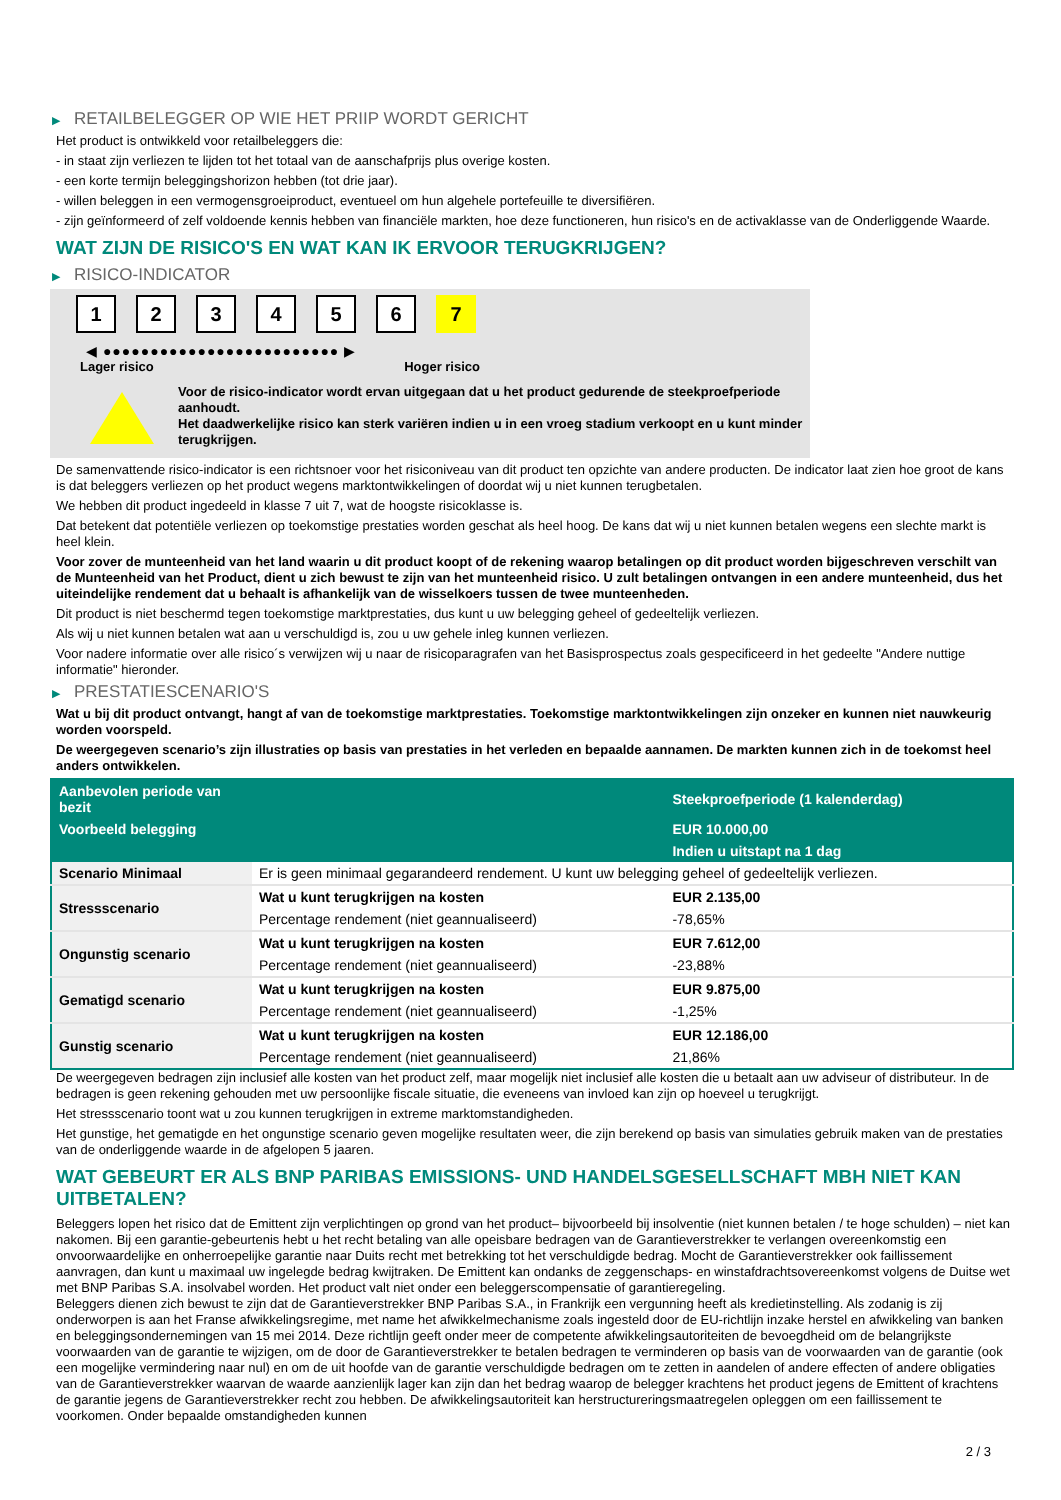▶ RETAILBELEGGER OP WIE HET PRIIP WORDT GERICHT
Het product is ontwikkeld voor retailbeleggers die:
- in staat zijn verliezen te lijden tot het totaal van de aanschafprijs plus overige kosten.
- een korte termijn beleggingshorizon hebben (tot drie jaar).
- willen beleggen in een vermogensgroeiproduct, eventueel om hun algehele portefeuille te diversifiëren.
- zijn geïnformeerd of zelf voldoende kennis hebben van financiële markten, hoe deze functioneren, hun risico's en de activaklasse van de Onderliggende Waarde.
WAT ZIJN DE RISICO'S EN WAT KAN IK ERVOOR TERUGKRIJGEN?
▶ RISICO-INDICATOR
1 2 3 4 5 6 7
◀ ●●●●●●●●●●●●●●●●●●●●●●●●● ▶
Lager risico Hoger risico
Voor de risico-indicator wordt ervan uitgegaan dat u het product gedurende de steekproefperiode aanhoudt.
Het daadwerkelijke risico kan sterk variëren indien u in een vroeg stadium verkoopt en u kunt minder terugkrijgen.
De samenvattende risico-indicator is een richtsnoer voor het risiconiveau van dit product ten opzichte van andere producten. De indicator laat zien hoe groot de kans is dat beleggers verliezen op het product wegens marktontwikkelingen of doordat wij u niet kunnen terugbetalen.
We hebben dit product ingedeeld in klasse 7 uit 7, wat de hoogste risicoklasse is.
Dat betekent dat potentiële verliezen op toekomstige prestaties worden geschat als heel hoog. De kans dat wij u niet kunnen betalen wegens een slechte markt is heel klein.
Voor zover de munteenheid van het land waarin u dit product koopt of de rekening waarop betalingen op dit product worden bijgeschreven verschilt van de Munteenheid van het Product, dient u zich bewust te zijn van het munteenheid risico. U zult betalingen ontvangen in een andere munteenheid, dus het uiteindelijke rendement dat u behaalt is afhankelijk van de wisselkoers tussen de twee munteenheden.
Dit product is niet beschermd tegen toekomstige marktprestaties, dus kunt u uw belegging geheel of gedeeltelijk verliezen.
Als wij u niet kunnen betalen wat aan u verschuldigd is, zou u uw gehele inleg kunnen verliezen.
Voor nadere informatie over alle risico´s verwijzen wij u naar de risicoparagrafen van het Basisprospectus zoals gespecificeerd in het gedeelte "Andere nuttige informatie" hieronder.
▶ PRESTATIESCENARIO'S
Wat u bij dit product ontvangt, hangt af van de toekomstige marktprestaties. Toekomstige marktontwikkelingen zijn onzeker en kunnen niet nauwkeurig worden voorspeld.
De weergegeven scenario’s zijn illustraties op basis van prestaties in het verleden en bepaalde aannamen. De markten kunnen zich in de toekomst heel anders ontwikkelen.
| Aanbevolen periode van bezit | | Steekproefperiode (1 kalenderdag) |
| --- | --- | --- |
| Voorbeeld belegging | | EUR 10.000,00 |
| | | Indien u uitstapt na 1 dag |
| Scenario Minimaal | Er is geen minimaal gegarandeerd rendement. U kunt uw belegging geheel of gedeeltelijk verliezen. | |
| Stressscenario | Wat u kunt terugkrijgen na kosten | EUR 2.135,00 |
| | Percentage rendement (niet geannualiseerd) | -78,65% |
| Ongunstig scenario | Wat u kunt terugkrijgen na kosten | EUR 7.612,00 |
| | Percentage rendement (niet geannualiseerd) | -23,88% |
| Gematigd scenario | Wat u kunt terugkrijgen na kosten | EUR 9.875,00 |
| | Percentage rendement (niet geannualiseerd) | -1,25% |
| Gunstig scenario | Wat u kunt terugkrijgen na kosten | EUR 12.186,00 |
| | Percentage rendement (niet geannualiseerd) | 21,86% |
De weergegeven bedragen zijn inclusief alle kosten van het product zelf, maar mogelijk niet inclusief alle kosten die u betaalt aan uw adviseur of distributeur. In de bedragen is geen rekening gehouden met uw persoonlijke fiscale situatie, die eveneens van invloed kan zijn op hoeveel u terugkrijgt.
Het stressscenario toont wat u zou kunnen terugkrijgen in extreme marktomstandigheden.
Het gunstige, het gematigde en het ongunstige scenario geven mogelijke resultaten weer, die zijn berekend op basis van simulaties gebruik maken van de prestaties van de onderliggende waarde in de afgelopen 5 jaaren.
WAT GEBEURT ER ALS BNP PARIBAS EMISSIONS- UND HANDELSGESELLSCHAFT MBH NIET KAN UITBETALEN?
Beleggers lopen het risico dat de Emittent zijn verplichtingen op grond van het product– bijvoorbeeld bij insolventie (niet kunnen betalen / te hoge schulden) – niet kan nakomen. Bij een garantie-gebeurtenis hebt u het recht betaling van alle opeisbare bedragen van de Garantieverstrekker te verlangen overeenkomstig een onvoorwaardelijke en onherroepelijke garantie naar Duits recht met betrekking tot het verschuldigde bedrag. Mocht de Garantieverstrekker ook faillissement aanvragen, dan kunt u maximaal uw ingelegde bedrag kwijtraken. De Emittent kan ondanks de zeggenschaps- en winstafdrachtsovereenkomst volgens de Duitse wet met BNP Paribas S.A. insolvabel worden. Het product valt niet onder een beleggerscompensatie of garantieregeling.
Beleggers dienen zich bewust te zijn dat de Garantieverstrekker BNP Paribas S.A., in Frankrijk een vergunning heeft als kredietinstelling. Als zodanig is zij onderworpen is aan het Franse afwikkelingsregime, met name het afwikkelmechanisme zoals ingesteld door de EU-richtlijn inzake herstel en afwikkeling van banken en beleggingsondernemingen van 15 mei 2014. Deze richtlijn geeft onder meer de competente afwikkelingsautoriteiten de bevoegdheid om de belangrijkste voorwaarden van de garantie te wijzigen, om de door de Garantieverstrekker te betalen bedragen te verminderen op basis van de voorwaarden van de garantie (ook een mogelijke vermindering naar nul) en om de uit hoofde van de garantie verschuldigde bedragen om te zetten in aandelen of andere effecten of andere obligaties van de Garantieverstrekker waarvan de waarde aanzienlijk lager kan zijn dan het bedrag waarop de belegger krachtens het product jegens de Emittent of krachtens de garantie jegens de Garantieverstrekker recht zou hebben. De afwikkelingsautoriteit kan herstructureringsmaatregelen opleggen om een faillissement te voorkomen. Onder bepaalde omstandigheden kunnen
2 / 3